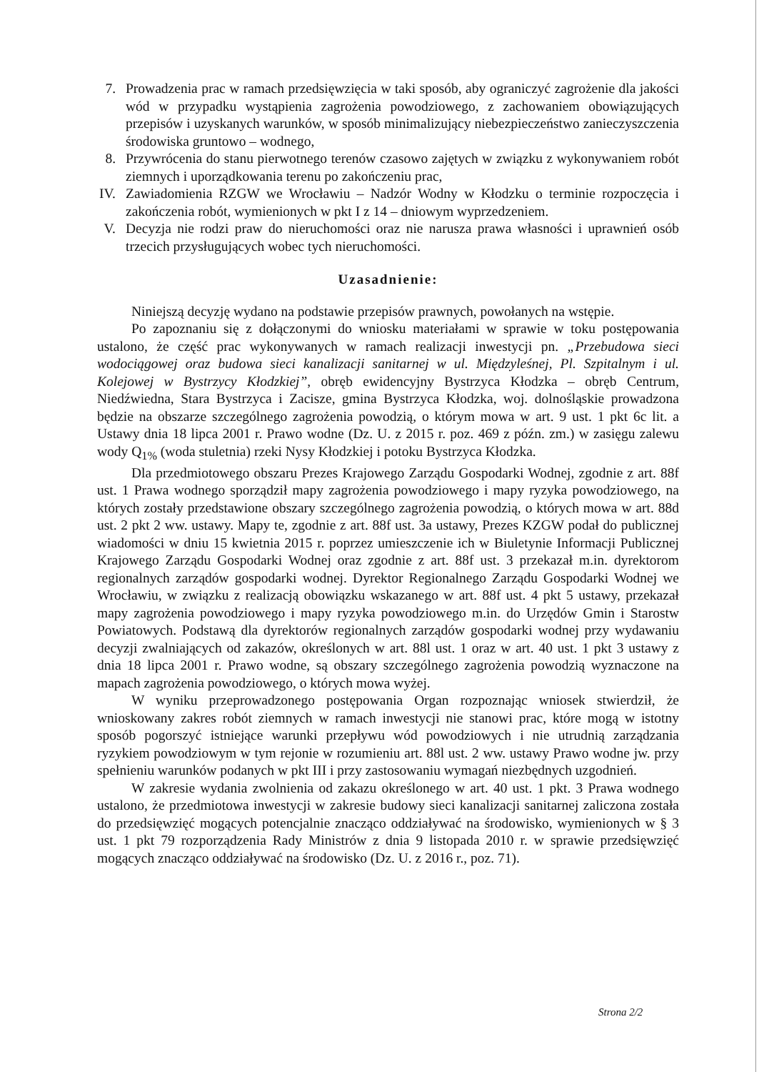7. Prowadzenia prac w ramach przedsięwzięcia w taki sposób, aby ograniczyć zagrożenie dla jakości wód w przypadku wystąpienia zagrożenia powodziowego, z zachowaniem obowiązujących przepisów i uzyskanych warunków, w sposób minimalizujący niebezpieczeństwo zanieczyszczenia środowiska gruntowo – wodnego,
8. Przywrócenia do stanu pierwotnego terenów czasowo zajętych w związku z wykonywaniem robót ziemnych i uporządkowania terenu po zakończeniu prac,
IV. Zawiadomienia RZGW we Wrocławiu – Nadzór Wodny w Kłodzku o terminie rozpoczęcia i zakończenia robót, wymienionych w pkt I z 14 – dniowym wyprzedzeniem.
V. Decyzja nie rodzi praw do nieruchomości oraz nie narusza prawa własności i uprawnień osób trzecich przysługujących wobec tych nieruchomości.
Uzasadnienie:
Niniejszą decyzję wydano na podstawie przepisów prawnych, powołanych na wstępie.
Po zapoznaniu się z dołączonymi do wniosku materiałami w sprawie w toku postępowania ustalono, że część prac wykonywanych w ramach realizacji inwestycji pn. „Przebudowa sieci wodociągowej oraz budowa sieci kanalizacji sanitarnej w ul. Międzyleśnej, Pl. Szpitalnym i ul. Kolejowej w Bystrzycy Kłodzkiej”, obręb ewidencyjny Bystrzyca Kłodzka – obręb Centrum, Niedźwiedna, Stara Bystrzyca i Zacisze, gmina Bystrzyca Kłodzka, woj. dolnośląskie prowadzona będzie na obszarze szczególnego zagrożenia powodzią, o którym mowa w art. 9 ust. 1 pkt 6c lit. a Ustawy dnia 18 lipca 2001 r. Prawo wodne (Dz. U. z 2015 r. poz. 469 z późn. zm.) w zasięgu zalewu wody Q<sub>1%</sub> (woda stuletnia) rzeki Nysy Kłodzkiej i potoku Bystrzyca Kłodzka.
Dla przedmiotowego obszaru Prezes Krajowego Zarządu Gospodarki Wodnej, zgodnie z art. 88f ust. 1 Prawa wodnego sporządził mapy zagrożenia powodziowego i mapy ryzyka powodziowego, na których zostały przedstawione obszary szczególnego zagrożenia powodzią, o których mowa w art. 88d ust. 2 pkt 2 ww. ustawy. Mapy te, zgodnie z art. 88f ust. 3a ustawy, Prezes KZGW podał do publicznej wiadomości w dniu 15 kwietnia 2015 r. poprzez umieszczenie ich w Biuletynie Informacji Publicznej Krajowego Zarządu Gospodarki Wodnej oraz zgodnie z art. 88f ust. 3 przekazał m.in. dyrektorom regionalnych zarządów gospodarki wodnej. Dyrektor Regionalnego Zarządu Gospodarki Wodnej we Wrocławiu, w związku z realizacją obowiązku wskazanego w art. 88f ust. 4 pkt 5 ustawy, przekazał mapy zagrożenia powodziowego i mapy ryzyka powodziowego m.in. do Urzędów Gmin i Starostw Powiatowych. Podstawą dla dyrektorów regionalnych zarządów gospodarki wodnej przy wydawaniu decyzji zwalniających od zakazów, określonych w art. 88l ust. 1 oraz w art. 40 ust. 1 pkt 3 ustawy z dnia 18 lipca 2001 r. Prawo wodne, są obszary szczególnego zagrożenia powodzią wyznaczone na mapach zagrożenia powodziowego, o których mowa wyżej.
W wyniku przeprowadzonego postępowania Organ rozpoznając wniosek stwierdził, że wnioskowany zakres robót ziemnych w ramach inwestycji nie stanowi prac, które mogą w istotny sposób pogorszyć istniejące warunki przepływu wód powodziowych i nie utrudnią zarządzania ryzykiem powodziowym w tym rejonie w rozumieniu art. 88l ust. 2 ww. ustawy Prawo wodne jw. przy spełnieniu warunków podanych w pkt III i przy zastosowaniu wymagań niezbędnych uzgodnień.
W zakresie wydania zwolnienia od zakazu określonego w art. 40 ust. 1 pkt. 3 Prawa wodnego ustalono, że przedmiotowa inwestycji w zakresie budowy sieci kanalizacji sanitarnej zaliczona została do przedsięwzięć mogących potencjalnie znacząco oddziaływać na środowisko, wymienionych w § 3 ust. 1 pkt 79 rozporządzenia Rady Ministrów z dnia 9 listopada 2010 r. w sprawie przedsięwzięć mogących znacząco oddziaływać na środowisko (Dz. U. z 2016 r., poz. 71).
Strona 2/2